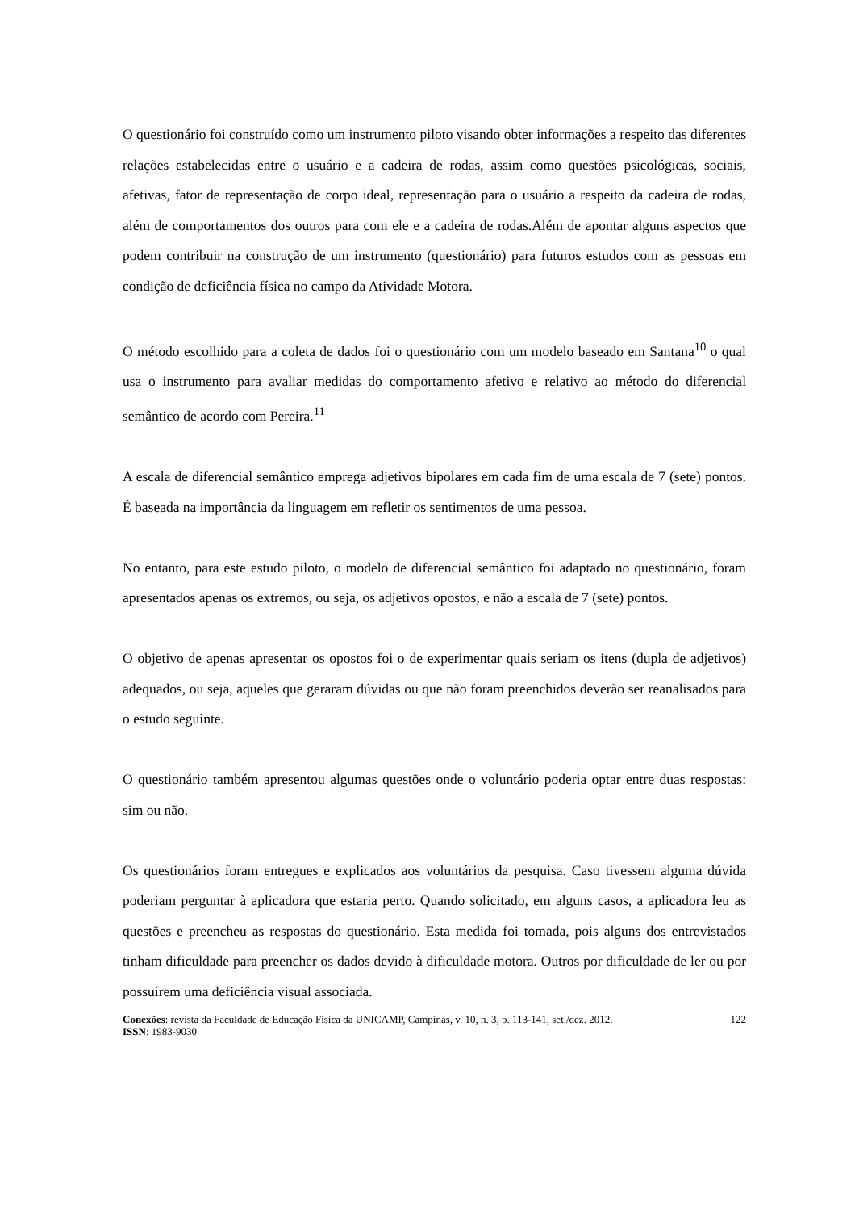O questionário foi construído como um instrumento piloto visando obter informações a respeito das diferentes relações estabelecidas entre o usuário e a cadeira de rodas, assim como questões psicológicas, sociais, afetivas, fator de representação de corpo ideal, representação para o usuário a respeito da cadeira de rodas, além de comportamentos dos outros para com ele e a cadeira de rodas.Além de apontar alguns aspectos que podem contribuir na construção de um instrumento (questionário) para futuros estudos com as pessoas em condição de deficiência física no campo da Atividade Motora.
O método escolhido para a coleta de dados foi o questionário com um modelo baseado em Santana<sup>10</sup> o qual usa o instrumento para avaliar medidas do comportamento afetivo e relativo ao método do diferencial semântico de acordo com Pereira.<sup>11</sup>
A escala de diferencial semântico emprega adjetivos bipolares em cada fim de uma escala de 7 (sete) pontos. É baseada na importância da linguagem em refletir os sentimentos de uma pessoa.
No entanto, para este estudo piloto, o modelo de diferencial semântico foi adaptado no questionário, foram apresentados apenas os extremos, ou seja, os adjetivos opostos, e não a escala de 7 (sete) pontos.
O objetivo de apenas apresentar os opostos foi o de experimentar quais seriam os itens (dupla de adjetivos) adequados, ou seja, aqueles que geraram dúvidas ou que não foram preenchidos deverão ser reanalisados para o estudo seguinte.
O questionário também apresentou algumas questões onde o voluntário poderia optar entre duas respostas: sim ou não.
Os questionários foram entregues e explicados aos voluntários da pesquisa. Caso tivessem alguma dúvida poderiam perguntar à aplicadora que estaria perto. Quando solicitado, em alguns casos, a aplicadora leu as questões e preencheu as respostas do questionário. Esta medida foi tomada, pois alguns dos entrevistados tinham dificuldade para preencher os dados devido à dificuldade motora. Outros por dificuldade de ler ou por possuírem uma deficiência visual associada.
Conexões: revista da Faculdade de Educação Física da UNICAMP, Campinas, v. 10, n. 3, p. 113-141, set./dez. 2012. 122
ISSN: 1983-9030